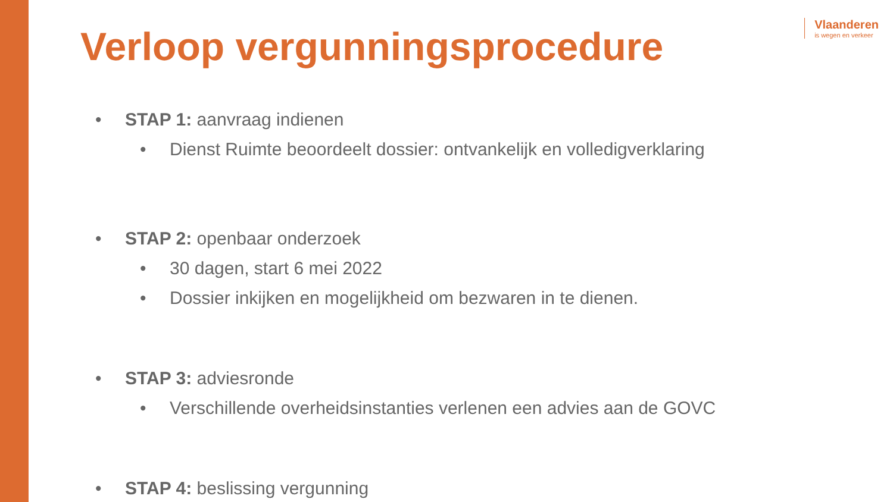Vlaanderen
is wegen en verkeer
Verloop vergunningsprocedure
STAP 1: aanvraag indienen
Dienst Ruimte beoordeelt dossier: ontvankelijk en volledigverklaring
STAP 2: openbaar onderzoek
30 dagen, start 6 mei 2022
Dossier inkijken en mogelijkheid om bezwaren in te dienen.
STAP 3: adviesronde
Verschillende overheidsinstanties verlenen een advies aan de GOVC
STAP 4: beslissing vergunning